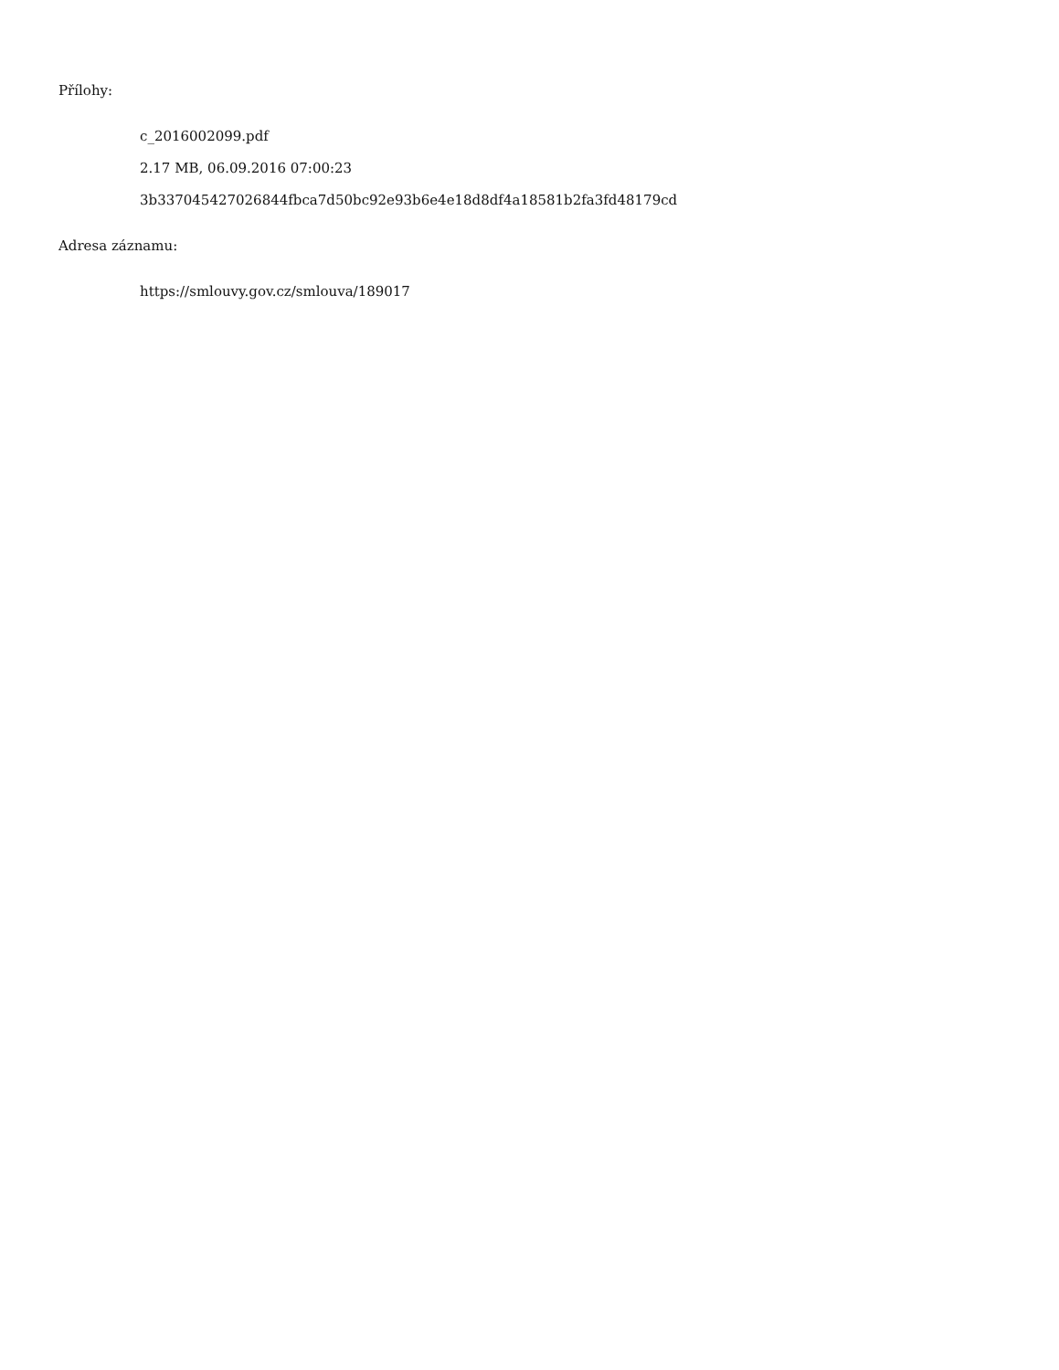Přílohy:
c_2016002099.pdf
2.17 MB, 06.09.2016 07:00:23
3b337045427026844fbca7d50bc92e93b6e4e18d8df4a18581b2fa3fd48179cd
Adresa záznamu:
https://smlouvy.gov.cz/smlouva/189017